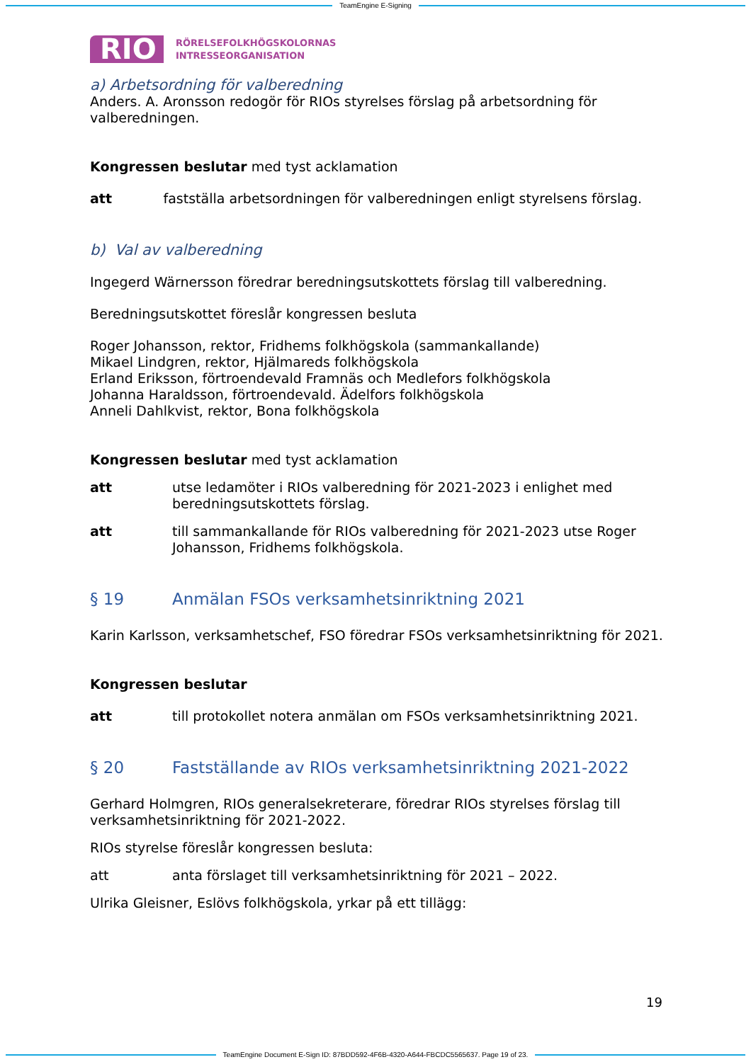TeamEngine E-Signing
RIO
RÖRELSEFOLKHÖGSKOLORNAS
INTRESSEORGANISATION
a) Arbetsordning för valberedning
Anders. A. Aronsson redogör för RIOs styrelses förslag på arbetsordning för valberedningen.
Kongressen beslutar med tyst acklamation
att fastställa arbetsordningen för valberedningen enligt styrelsens förslag.
b) Val av valberedning
Ingegerd Wärnersson föredrar beredningsutskottets förslag till valberedning.
Beredningsutskottet föreslår kongressen besluta
Roger Johansson, rektor, Fridhems folkhögskola (sammankallande)
Mikael Lindgren, rektor, Hjälmareds folkhögskola
Erland Eriksson, förtroendevald Framnäs och Medlefors folkhögskola
Johanna Haraldsson, förtroendevald. Ädelfors folkhögskola
Anneli Dahlkvist, rektor, Bona folkhögskola
Kongressen beslutar med tyst acklamation
att utse ledamöter i RIOs valberedning för 2021-2023 i enlighet med beredningsutskottets förslag.
att till sammankallande för RIOs valberedning för 2021-2023 utse Roger Johansson, Fridhems folkhögskola.
§ 19 Anmälan FSOs verksamhetsinriktning 2021
Karin Karlsson, verksamhetschef, FSO föredrar FSOs verksamhetsinriktning för 2021.
Kongressen beslutar
att till protokollet notera anmälan om FSOs verksamhetsinriktning 2021.
§ 20 Fastställande av RIOs verksamhetsinriktning 2021-2022
Gerhard Holmgren, RIOs generalsekreterare, föredrar RIOs styrelses förslag till verksamhetsinriktning för 2021-2022.
RIOs styrelse föreslår kongressen besluta:
att anta förslaget till verksamhetsinriktning för 2021 – 2022.
Ulrika Gleisner, Eslövs folkhögskola, yrkar på ett tillägg:
19
TeamEngine Document E-Sign ID: 87BDD592-4F6B-4320-A644-FBCDC5565637. Page 19 of 23.